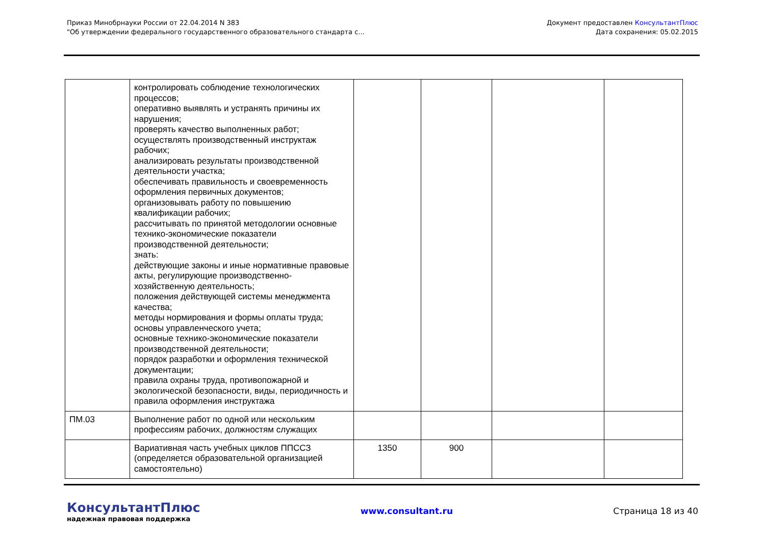Приказ Минобрнауки России от 22.04.2014 N 383
"Об утверждении федерального государственного образовательного стандарта с...
Документ предоставлен КонсультантПлюс
Дата сохранения: 05.02.2015
| | контролировать соблюдение технологических процессов; оперативно выявлять и устранять причины их нарушения; проверять качество выполненных работ; осуществлять производственный инструктаж рабочих; анализировать результаты производственной деятельности участка; обеспечивать правильность и своевременность оформления первичных документов; организовывать работу по повышению квалификации рабочих; рассчитывать по принятой методологии основные технико-экономические показатели производственной деятельности; знать: действующие законы и иные нормативные правовые акты, регулирующие производственно-хозяйственную деятельность; положения действующей системы менеджмента качества; методы нормирования и формы оплаты труда; основы управленческого учета; основные технико-экономические показатели производственной деятельности; порядок разработки и оформления технической документации; правила охраны труда, противопожарной и экологической безопасности, виды, периодичность и правила оформления инструктажа | | | | |
| ПМ.03 | Выполнение работ по одной или нескольким профессиям рабочих, должностям служащих | | | | |
| | Вариативная часть учебных циклов ППССЗ (определяется образовательной организацией самостоятельно) | 1350 | 900 | | |
КонсультантПлюс
надежная правовая поддержка
www.consultant.ru Страница 18 из 40